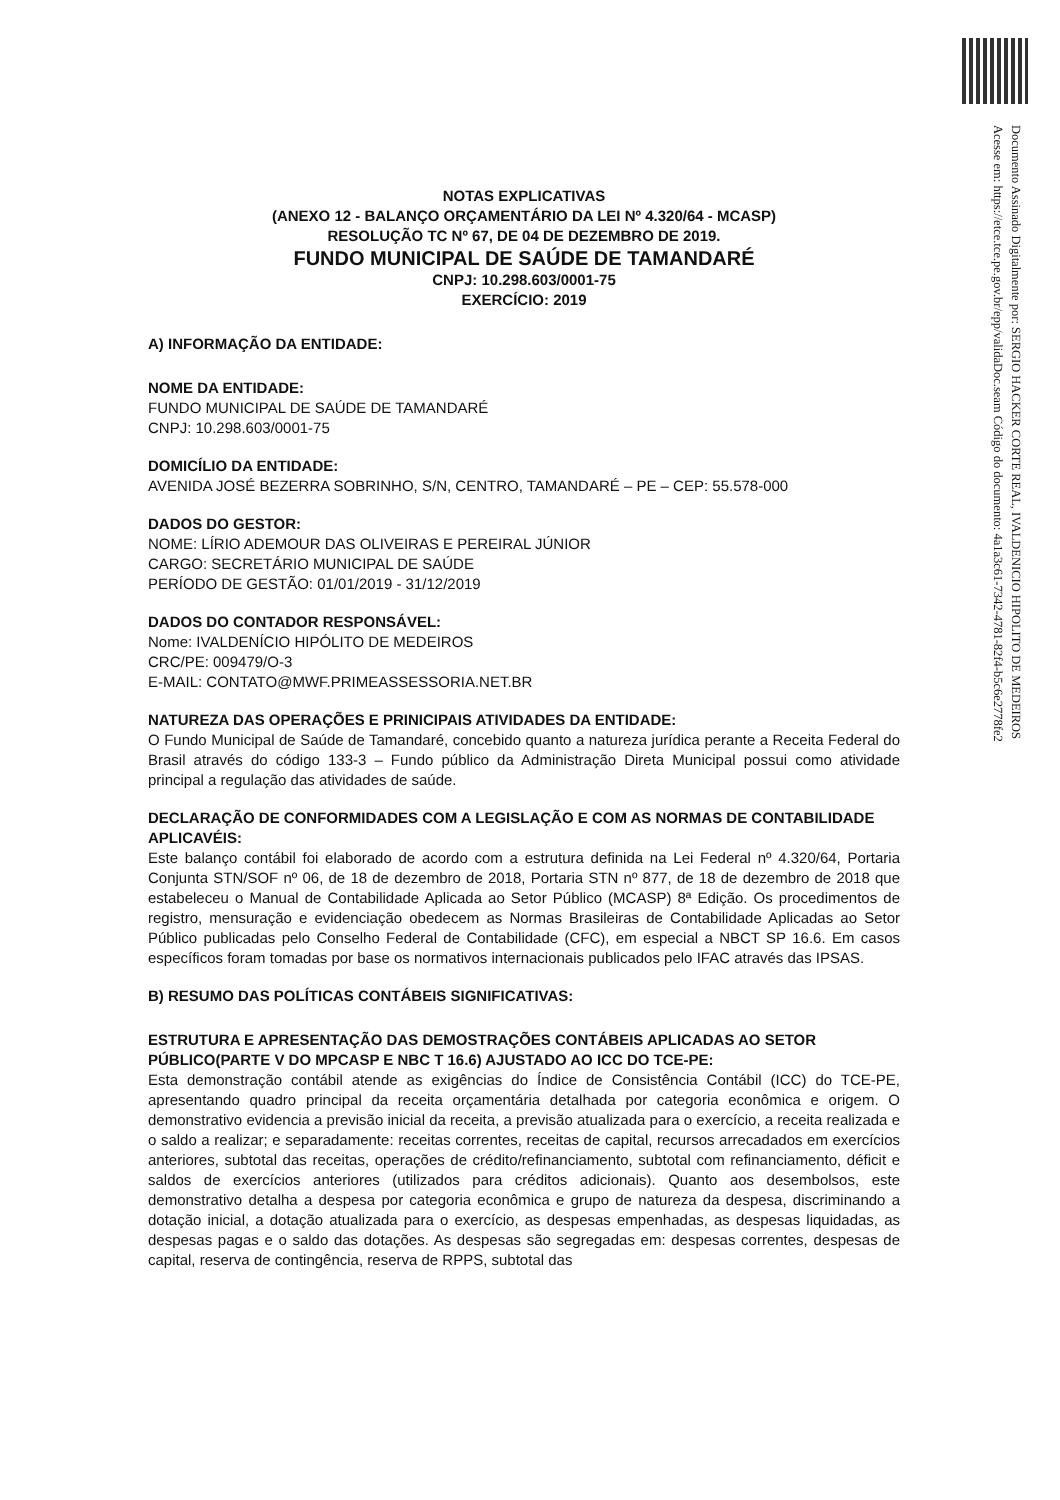Documento Assinado Digitalmente por: SERGIO HACKER CORTE REAL, IVALDENICIO HIPOLITO DE MEDEIROS
Acesse em: https://etce.tce.pe.gov.br/epp/validaDoc.seam Código do documento: 4a1a3c61-7342-4781-82f4-b5c6e2778fe2
NOTAS EXPLICATIVAS
(ANEXO 12 - BALANÇO ORÇAMENTÁRIO DA LEI Nº 4.320/64 - MCASP)
RESOLUÇÃO TC Nº 67, DE 04 DE DEZEMBRO DE 2019.
FUNDO MUNICIPAL DE SAÚDE DE TAMANDARÉ
CNPJ: 10.298.603/0001-75
EXERCÍCIO: 2019
A) INFORMAÇÃO DA ENTIDADE:
NOME DA ENTIDADE:
FUNDO MUNICIPAL DE SAÚDE DE TAMANDARÉ
CNPJ: 10.298.603/0001-75
DOMICÍLIO DA ENTIDADE:
AVENIDA JOSÉ BEZERRA SOBRINHO, S/N, CENTRO, TAMANDARÉ – PE – CEP: 55.578-000
DADOS DO GESTOR:
NOME: LÍRIO ADEMOUR DAS OLIVEIRAS E PEREIRAL JÚNIOR
CARGO: SECRETÁRIO MUNICIPAL DE SAÚDE
PERÍODO DE GESTÃO: 01/01/2019 - 31/12/2019
DADOS DO CONTADOR RESPONSÁVEL:
Nome: IVALDENÍCIO HIPÓLITO DE MEDEIROS
CRC/PE: 009479/O-3
E-MAIL: CONTATO@MWF.PRIMEASSESSORIA.NET.BR
NATUREZA DAS OPERAÇÕES E PRINICIPAIS ATIVIDADES DA ENTIDADE:
O Fundo Municipal de Saúde de Tamandaré, concebido quanto a natureza jurídica perante a Receita Federal do Brasil através do código 133-3 – Fundo público da Administração Direta Municipal possui como atividade principal a regulação das atividades de saúde.
DECLARAÇÃO DE CONFORMIDADES COM A LEGISLAÇÃO E COM AS NORMAS DE CONTABILIDADE APLICAVÉIS:
Este balanço contábil foi elaborado de acordo com a estrutura definida na Lei Federal nº 4.320/64, Portaria Conjunta STN/SOF nº 06, de 18 de dezembro de 2018, Portaria STN nº 877, de 18 de dezembro de 2018 que estabeleceu o Manual de Contabilidade Aplicada ao Setor Público (MCASP) 8ª Edição. Os procedimentos de registro, mensuração e evidenciação obedecem as Normas Brasileiras de Contabilidade Aplicadas ao Setor Público publicadas pelo Conselho Federal de Contabilidade (CFC), em especial a NBCT SP 16.6. Em casos específicos foram tomadas por base os normativos internacionais publicados pelo IFAC através das IPSAS.
B) RESUMO DAS POLÍTICAS CONTÁBEIS SIGNIFICATIVAS:
ESTRUTURA E APRESENTAÇÃO DAS DEMOSTRAÇÕES CONTÁBEIS APLICADAS AO SETOR PÚBLICO(PARTE V DO MPCASP E NBC T 16.6) AJUSTADO AO ICC DO TCE-PE:
Esta demonstração contábil atende as exigências do Índice de Consistência Contábil (ICC) do TCE-PE, apresentando quadro principal da receita orçamentária detalhada por categoria econômica e origem. O demonstrativo evidencia a previsão inicial da receita, a previsão atualizada para o exercício, a receita realizada e o saldo a realizar; e separadamente: receitas correntes, receitas de capital, recursos arrecadados em exercícios anteriores, subtotal das receitas, operações de crédito/refinanciamento, subtotal com refinanciamento, déficit e saldos de exercícios anteriores (utilizados para créditos adicionais). Quanto aos desembolsos, este demonstrativo detalha a despesa por categoria econômica e grupo de natureza da despesa, discriminando a dotação inicial, a dotação atualizada para o exercício, as despesas empenhadas, as despesas liquidadas, as despesas pagas e o saldo das dotações. As despesas são segregadas em: despesas correntes, despesas de capital, reserva de contingência, reserva de RPPS, subtotal das